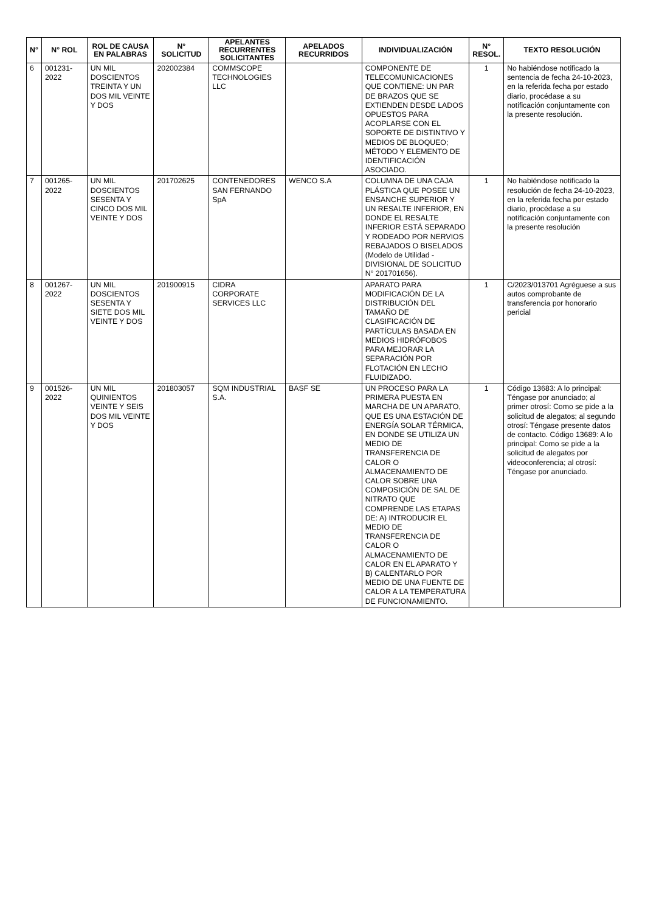| N° | N° ROL | ROL DE CAUSA EN PALABRAS | N° SOLICITUD | APELANTES RECURRENTES SOLICITANTES | APELADOS RECURRIDOS | INDIVIDUALIZACIÓN | N° RESOL. | TEXTO RESOLUCIÓN |
| --- | --- | --- | --- | --- | --- | --- | --- | --- |
| 6 | 001231-2022 | UN MIL DOSCIENTOS TREINTA Y UN DOS MIL VEINTE Y DOS | 202002384 | COMMSCOPE TECHNOLOGIES LLC | | COMPONENTE DE TELECOMUNICACIONES QUE CONTIENE: UN PAR DE BRAZOS QUE SE EXTIENDEN DESDE LADOS OPUESTOS PARA ACOPLARSE CON EL SOPORTE DE DISTINTIVO Y MEDIOS DE BLOQUEO; MÉTODO Y ELEMENTO DE IDENTIFICACIÓN ASOCIADO. | 1 | No habiéndose notificado la sentencia de fecha 24-10-2023, en la referida fecha por estado diario, procédase a su notificación conjuntamente con la presente resolución. |
| 7 | 001265-2022 | UN MIL DOSCIENTOS SESENTA Y CINCO DOS MIL VEINTE Y DOS | 201702625 | CONTENEDORES SAN FERNANDO SpA | WENCO S.A | COLUMNA DE UNA CAJA PLÁSTICA QUE POSEE UN ENSANCHE SUPERIOR Y UN RESALTE INFERIOR, EN DONDE EL RESALTE INFERIOR ESTÁ SEPARADO Y RODEADO POR NERVIOS REBAJADOS O BISELADOS (Modelo de Utilidad - DIVISIONAL DE SOLICITUD N° 201701656). | 1 | No habiéndose notificado la resolución de fecha 24-10-2023, en la referida fecha por estado diario, procédase a su notificación conjuntamente con la presente resolución |
| 8 | 001267-2022 | UN MIL DOSCIENTOS SESENTA Y SIETE DOS MIL VEINTE Y DOS | 201900915 | CIDRA CORPORATE SERVICES LLC | | APARATO PARA MODIFICACIÓN DE LA DISTRIBUCIÓN DEL TAMAÑO DE CLASIFICACIÓN DE PARTÍCULAS BASADA EN MEDIOS HIDRÓFOBOS PARA MEJORAR LA SEPARACIÓN POR FLOTACIÓN EN LECHO FLUIDIZADO. | 1 | C/2023/013701 Agréguese a sus autos comprobante de transferencia por honorario pericial |
| 9 | 001526-2022 | UN MIL QUINIENTOS VEINTE Y SEIS DOS MIL VEINTE Y DOS | 201803057 | SQM INDUSTRIAL S.A. | BASF SE | UN PROCESO PARA LA PRIMERA PUESTA EN MARCHA DE UN APARATO, QUE ES UNA ESTACIÓN DE ENERGÍA SOLAR TÉRMICA, EN DONDE SE UTILIZA UN MEDIO DE TRANSFERENCIA DE CALOR O ALMACENAMIENTO DE CALOR SOBRE UNA COMPOSICIÓN DE SAL DE NITRATO QUE COMPRENDE LAS ETAPAS DE: A) INTRODUCIR EL MEDIO DE TRANSFERENCIA DE CALOR O ALMACENAMIENTO DE CALOR EN EL APARATO Y B) CALENTARLO POR MEDIO DE UNA FUENTE DE CALOR A LA TEMPERATURA DE FUNCIONAMIENTO. | 1 | Código 13683: A lo principal: Téngase por anunciado; al primer otrosí: Como se pide a la solicitud de alegatos; al segundo otrosí: Téngase presente datos de contacto. Código 13689: A lo principal: Como se pide a la solicitud de alegatos por videoconferencia; al otrosí: Téngase por anunciado. |